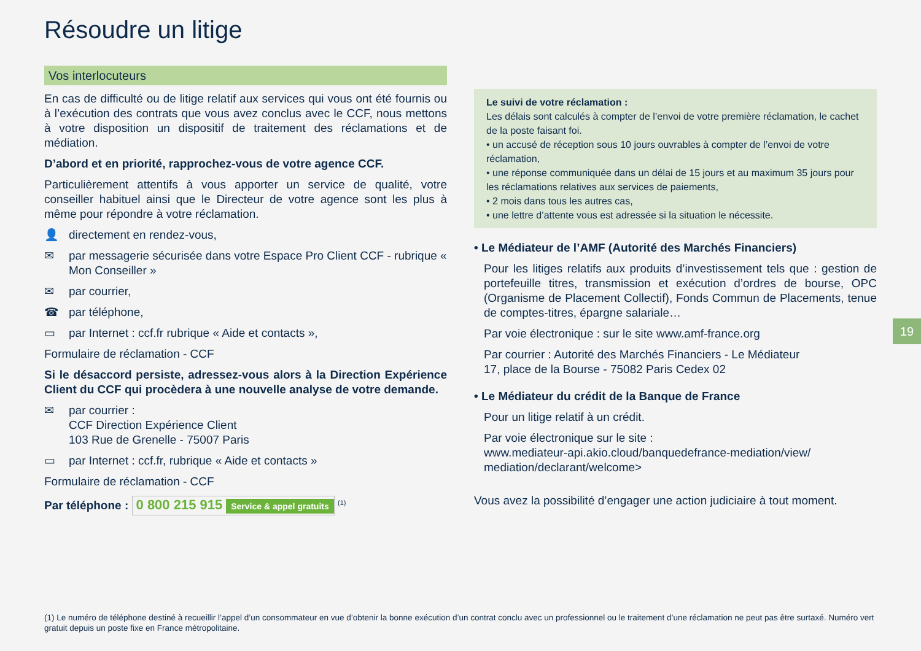Résoudre un litige
Vos interlocuteurs
En cas de difficulté ou de litige relatif aux services qui vous ont été fournis ou à l’exécution des contrats que vous avez conclus avec le CCF, nous mettons à votre disposition un dispositif de traitement des réclamations et de médiation.
D’abord et en priorité, rapprochez-vous de votre agence CCF.
Particulièrement attentifs à vous apporter un service de qualité, votre conseiller habituel ainsi que le Directeur de votre agence sont les plus à même pour répondre à votre réclamation.
👤 directement en rendez-vous,
✉ par messagerie sécurisée dans votre Espace Pro Client CCF - rubrique « Mon Conseiller »
✉ par courrier,
☎ par téléphone,
▭ par Internet : ccf.fr rubrique « Aide et contacts »,
Formulaire de réclamation - CCF
Si le désaccord persiste, adressez-vous alors à la Direction Expérience Client du CCF qui procèdera à une nouvelle analyse de votre demande.
✉ par courrier :
CCF Direction Expérience Client
103 Rue de Grenelle - 75007 Paris
▭ par Internet : ccf.fr, rubrique « Aide et contacts »
Formulaire de réclamation - CCF
Par téléphone : 0 800 215 915 Service & appel gratuits <sup>(1)</sup>
Le suivi de votre réclamation :
Les délais sont calculés à compter de l’envoi de votre première réclamation, le cachet de la poste faisant foi.
• un accusé de réception sous 10 jours ouvrables à compter de l’envoi de votre réclamation,
• une réponse communiquée dans un délai de 15 jours et au maximum 35 jours pour les réclamations relatives aux services de paiements,
• 2 mois dans tous les autres cas,
• une lettre d’attente vous est adressée si la situation le nécessite.
• Le Médiateur de l’AMF (Autorité des Marchés Financiers)
Pour les litiges relatifs aux produits d’investissement tels que : gestion de portefeuille titres, transmission et exécution d’ordres de bourse, OPC (Organisme de Placement Collectif), Fonds Commun de Placements, tenue de comptes-titres, épargne salariale…
Par voie électronique : sur le site www.amf-france.org
Par courrier : Autorité des Marchés Financiers - Le Médiateur
17, place de la Bourse - 75082 Paris Cedex 02
• Le Médiateur du crédit de la Banque de France
Pour un litige relatif à un crédit.
Par voie électronique sur le site :
www.mediateur-api.akio.cloud/banquedefrance-mediation/view/ mediation/declarant/welcome>
Vous avez la possibilité d’engager une action judiciaire à tout moment.
19
(1) Le numéro de téléphone destiné à recueillir l’appel d’un consommateur en vue d’obtenir la bonne exécution d’un contrat conclu avec un professionnel ou le traitement d’une réclamation ne peut pas être surtaxé. Numéro vert gratuit depuis un poste fixe en France métropolitaine.